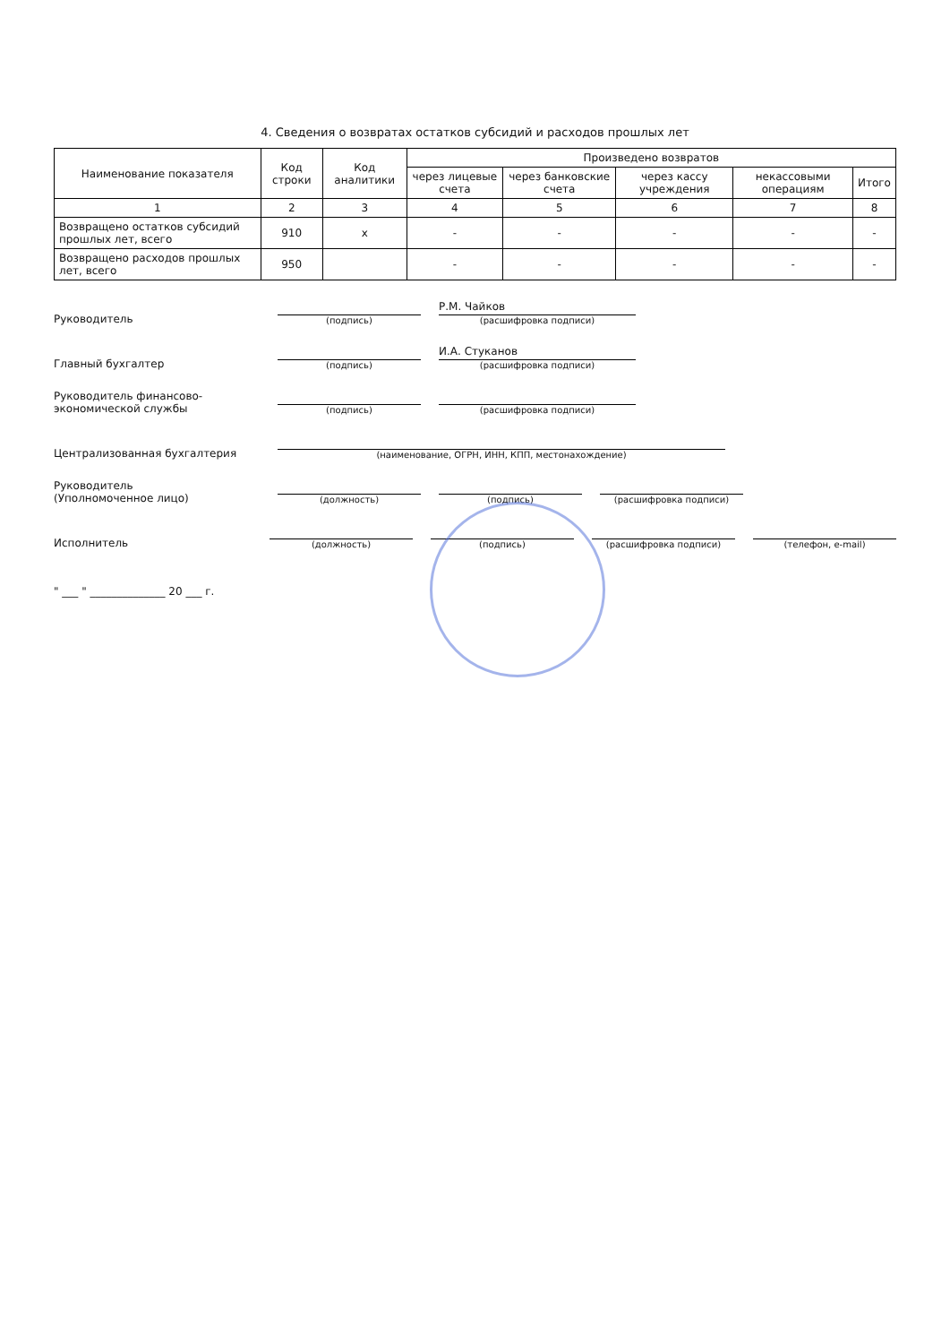4. Сведения о возвратах остатков субсидий и расходов прошлых лет
| Наименование показателя | Код строки | Код аналитики | Произведено возвратов | | | | |
| --- | --- | --- | --- | --- | --- | --- | --- |
| | | | через лицевые счета | через банковские счета | через кассу учреждения | некассовыми операциям | Итого |
| 1 | 2 | 3 | 4 | 5 | 6 | 7 | 8 |
| Возвращено остатков субсидий прошлых лет, всего | 910 | x | - | - | - | - | - |
| Возвращено расходов прошлых лет, всего | 950 | | - | - | - | - | - |
Руководитель
(подпись)
Р.М. Чайков
(расшифровка подписи)
Главный бухгалтер
(подпись)
И.А. Стуканов
(расшифровка подписи)
Руководитель финансово-экономической службы
(подпись)
(расшифровка подписи)
Централизованная бухгалтерия
(наименование, ОГРН, ИНН, КПП, местонахождение)
Руководитель
(Уполномоченное лицо)
(должность)
(подпись)
(расшифровка подписи)
Исполнитель
(должность)
(подпись)
(расшифровка подписи)
(телефон, e-mail)
" ___ " ______________ 20 ___ г.